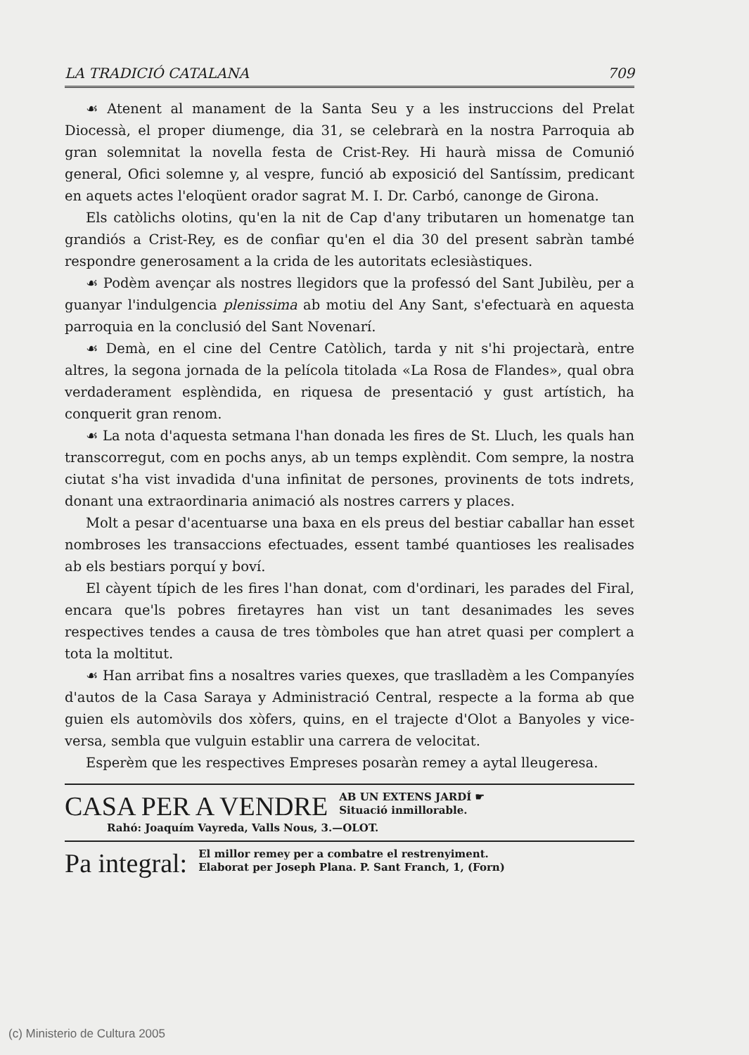LA TRADICIÓ CATALANA 709
☙ Atenent al manament de la Santa Seu y a les instruccions del Prelat Diocessà, el proper diumenge, dia 31, se celebrarà en la nostra Parroquia ab gran solemnitat la novella festa de Crist-Rey. Hi haurà missa de Comunió general, Ofici solemne y, al vespre, funció ab exposició del Santíssim, predicant en aquets actes l'eloqüent orador sagrat M. I. Dr. Carbó, canonge de Girona.
Els catòlichs olotins, qu'en la nit de Cap d'any tributaren un homenatge tan grandiós a Crist-Rey, es de confiar qu'en el dia 30 del present sabràn també respondre generosament a la crida de les autoritats eclesiàstiques.
☙ Podèm avençar als nostres llegidors que la professó del Sant Jubilèu, per a guanyar l'indulgencia plenissima ab motiu del Any Sant, s'efectuarà en aquesta parroquia en la conclusió del Sant Novenarí.
☙ Demà, en el cine del Centre Catòlich, tarda y nit s'hi projectarà, entre altres, la segona jornada de la pelícola titolada «La Rosa de Flandes», qual obra verdaderament esplèndida, en riquesa de presentació y gust artístich, ha conquerit gran renom.
☙ La nota d'aquesta setmana l'han donada les fires de St. Lluch, les quals han transcorregut, com en pochs anys, ab un temps explèndit. Com sempre, la nostra ciutat s'ha vist invadida d'una infinitat de persones, provinents de tots indrets, donant una extraordinaria animació als nostres carrers y places.
Molt a pesar d'acentuarse una baxa en els preus del bestiar caballar han esset nombroses les transaccions efectuades, essent també quantioses les realisades ab els bestiars porquí y boví.
El càyent típich de les fires l'han donat, com d'ordinari, les parades del Firal, encara que'ls pobres firetayres han vist un tant desanimades les seves respectives tendes a causa de tres tòmboles que han atret quasi per complert a tota la moltitut.
☙ Han arribat fins a nosaltres varies quexes, que traslladèm a les Companyíes d'autos de la Casa Saraya y Administració Central, respecte a la forma ab que guien els automòvils dos xòfers, quins, en el trajecte d'Olot a Banyoles y vice-versa, sembla que vulguin establir una carrera de velocitat.
Esperèm que les respectives Empreses posaràn remey a aytal lleugeresa.
CASA PER A VENDRE AB UN EXTENS JARDÍ ☛
Situació inmillorable.
Rahó: Joaquím Vayreda, Valls Nous, 3.—OLOT.
Pa integral: El millor remey per a combatre el restrenyiment.
Elaborat per Joseph Plana. P. Sant Franch, 1, (Forn)
(c) Ministerio de Cultura 2005